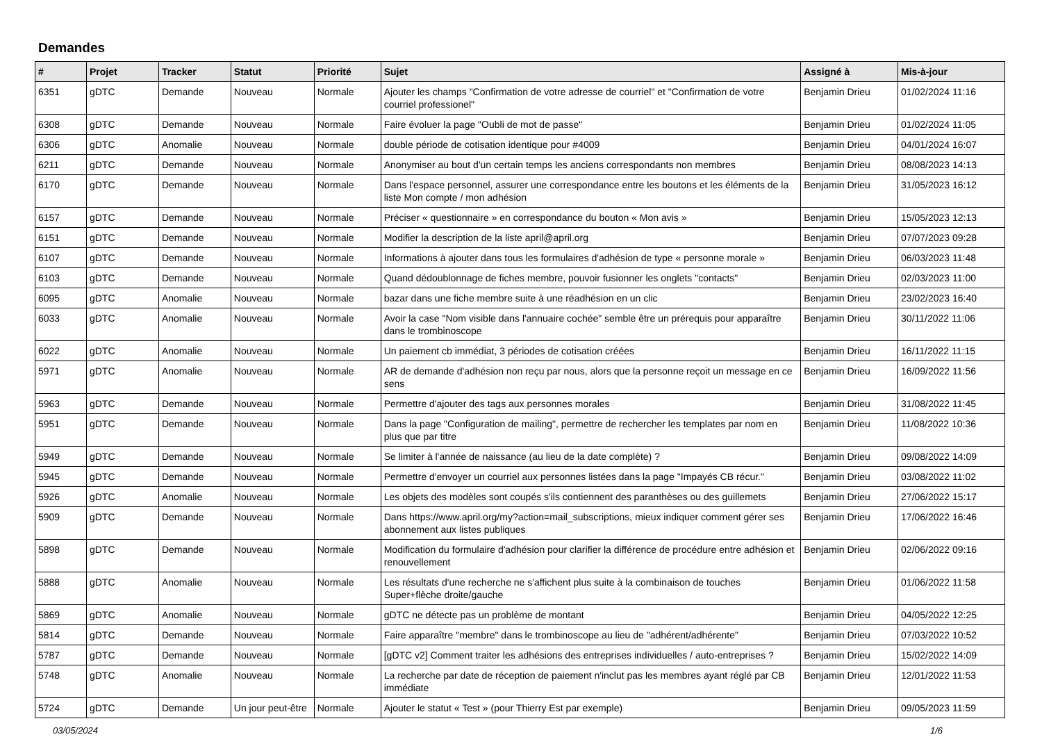Demandes
| # | Projet | Tracker | Statut | Priorité | Sujet | Assigné à | Mis-à-jour |
| --- | --- | --- | --- | --- | --- | --- | --- |
| 6351 | gDTC | Demande | Nouveau | Normale | Ajouter les champs "Confirmation de votre adresse de courriel" et "Confirmation de votre courriel professionel" | Benjamin Drieu | 01/02/2024 11:16 |
| 6308 | gDTC | Demande | Nouveau | Normale | Faire évoluer la page "Oubli de mot de passe" | Benjamin Drieu | 01/02/2024 11:05 |
| 6306 | gDTC | Anomalie | Nouveau | Normale | double période de cotisation identique pour #4009 | Benjamin Drieu | 04/01/2024 16:07 |
| 6211 | gDTC | Demande | Nouveau | Normale | Anonymiser au bout d'un certain temps les anciens correspondants non membres | Benjamin Drieu | 08/08/2023 14:13 |
| 6170 | gDTC | Demande | Nouveau | Normale | Dans l'espace personnel, assurer une correspondance entre les boutons et les éléments de la liste Mon compte / mon adhésion | Benjamin Drieu | 31/05/2023 16:12 |
| 6157 | gDTC | Demande | Nouveau | Normale | Préciser « questionnaire » en correspondance du bouton « Mon avis » | Benjamin Drieu | 15/05/2023 12:13 |
| 6151 | gDTC | Demande | Nouveau | Normale | Modifier la description de la liste april@april.org | Benjamin Drieu | 07/07/2023 09:28 |
| 6107 | gDTC | Demande | Nouveau | Normale | Informations à ajouter dans tous les formulaires d'adhésion de type « personne morale » | Benjamin Drieu | 06/03/2023 11:48 |
| 6103 | gDTC | Demande | Nouveau | Normale | Quand dédoublonnage de fiches membre, pouvoir fusionner les onglets "contacts" | Benjamin Drieu | 02/03/2023 11:00 |
| 6095 | gDTC | Anomalie | Nouveau | Normale | bazar dans une fiche membre suite à une réadhésion en un clic | Benjamin Drieu | 23/02/2023 16:40 |
| 6033 | gDTC | Anomalie | Nouveau | Normale | Avoir la case "Nom visible dans l'annuaire cochée" semble être un prérequis pour apparaître dans le trombinoscope | Benjamin Drieu | 30/11/2022 11:06 |
| 6022 | gDTC | Anomalie | Nouveau | Normale | Un paiement cb immédiat, 3 périodes de cotisation créées | Benjamin Drieu | 16/11/2022 11:15 |
| 5971 | gDTC | Anomalie | Nouveau | Normale | AR de demande d'adhésion non reçu par nous, alors que la personne reçoit un message en ce sens | Benjamin Drieu | 16/09/2022 11:56 |
| 5963 | gDTC | Demande | Nouveau | Normale | Permettre d'ajouter des tags aux personnes morales | Benjamin Drieu | 31/08/2022 11:45 |
| 5951 | gDTC | Demande | Nouveau | Normale | Dans la page "Configuration de mailing", permettre de rechercher les templates par nom en plus que par titre | Benjamin Drieu | 11/08/2022 10:36 |
| 5949 | gDTC | Demande | Nouveau | Normale | Se limiter à l'année de naissance (au lieu de la date complète) ? | Benjamin Drieu | 09/08/2022 14:09 |
| 5945 | gDTC | Demande | Nouveau | Normale | Permettre d'envoyer un courriel aux personnes listées dans la page "Impayés CB récur." | Benjamin Drieu | 03/08/2022 11:02 |
| 5926 | gDTC | Anomalie | Nouveau | Normale | Les objets des modèles sont coupés s'ils contiennent des paranthèses ou des guillemets | Benjamin Drieu | 27/06/2022 15:17 |
| 5909 | gDTC | Demande | Nouveau | Normale | Dans https://www.april.org/my?action=mail_subscriptions, mieux indiquer comment gérer ses abonnement aux listes publiques | Benjamin Drieu | 17/06/2022 16:46 |
| 5898 | gDTC | Demande | Nouveau | Normale | Modification du formulaire d'adhésion pour clarifier la différence de procédure entre adhésion et renouvellement | Benjamin Drieu | 02/06/2022 09:16 |
| 5888 | gDTC | Anomalie | Nouveau | Normale | Les résultats d'une recherche ne s'affichent plus suite à la combinaison de touches Super+flèche droite/gauche | Benjamin Drieu | 01/06/2022 11:58 |
| 5869 | gDTC | Anomalie | Nouveau | Normale | gDTC ne détecte pas un problème de montant | Benjamin Drieu | 04/05/2022 12:25 |
| 5814 | gDTC | Demande | Nouveau | Normale | Faire apparaître "membre" dans le trombinoscope au lieu de "adhérent/adhérente" | Benjamin Drieu | 07/03/2022 10:52 |
| 5787 | gDTC | Demande | Nouveau | Normale | [gDTC v2] Comment traiter les adhésions des entreprises individuelles / auto-entreprises ? | Benjamin Drieu | 15/02/2022 14:09 |
| 5748 | gDTC | Anomalie | Nouveau | Normale | La recherche par date de réception de paiement n'inclut pas les membres ayant réglé par CB immédiate | Benjamin Drieu | 12/01/2022 11:53 |
| 5724 | gDTC | Demande | Un jour peut-être | Normale | Ajouter le statut « Test » (pour Thierry Est par exemple) | Benjamin Drieu | 09/05/2023 11:59 |
03/05/2024 1/6